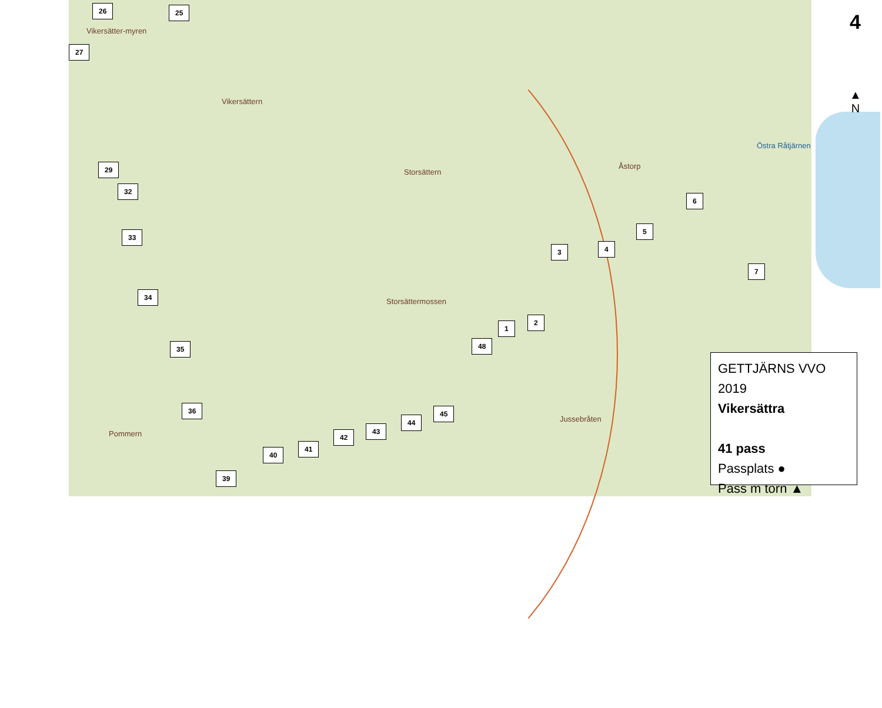Vikersätter-myren
Vikersättern
Storsättern
Åstorp
Storsättermossen
Jussebråten
Östra Råtjärnen
Pommern
26 25
27
29
32
33
34
35
36
39
40
41
42
43
44
45
48
1
2
3 4
5
6
7
4
▲
N
GETTJÄRNS VVO 2019
Vikersättra
41 pass
Passplats ●
Pass m torn ▲